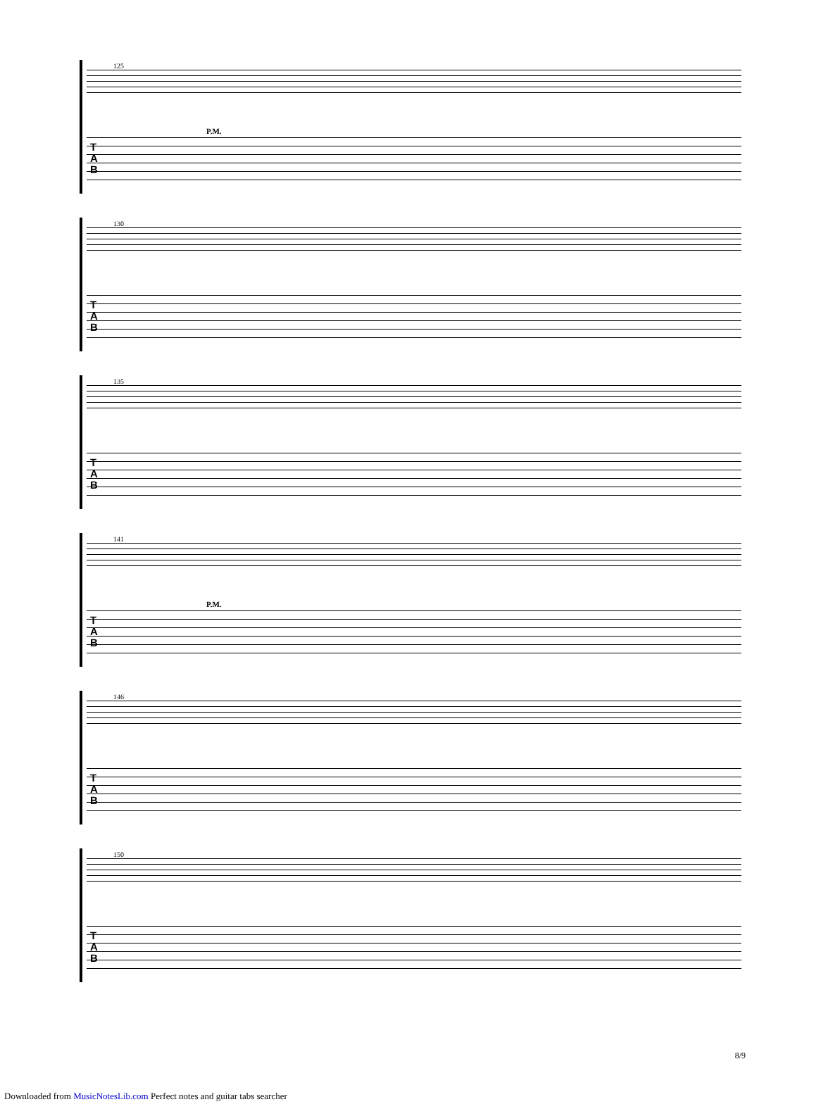125
P.M.
T
A
B
130
T
A
B
135
T
A
B
141
P.M.
T
A
B
146
T
A
B
150
T
A
B
8/9
Downloaded from MusicNotesLib.com Perfect notes and guitar tabs searcher